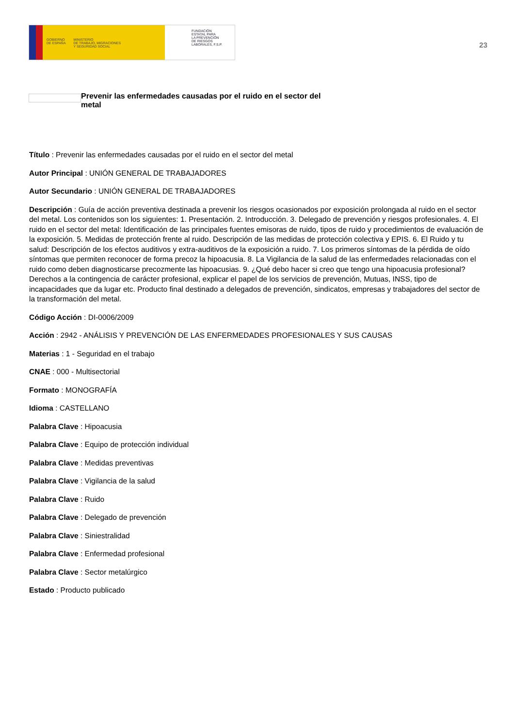GOBIERNO
DE ESPAÑA
MINISTERIO
DE TRABAJO, MIGRACIONES
Y SEGURIDAD SOCIAL
FUNDACIÓN
ESTATAL PARA
LA PREVENCIÓN
DE RIESGOS
LABORALES, F.S.P.
23
Prevenir las enfermedades causadas por el ruido en el sector del metal
Título : Prevenir las enfermedades causadas por el ruido en el sector del metal
Autor Principal : UNIÓN GENERAL DE TRABAJADORES
Autor Secundario : UNIÓN GENERAL DE TRABAJADORES
Descripción : Guía de acción preventiva destinada a prevenir los riesgos ocasionados por exposición prolongada al ruido en el sector del metal. Los contenidos son los siguientes: 1. Presentación. 2. Introducción. 3. Delegado de prevención y riesgos profesionales. 4. El ruido en el sector del metal: Identificación de las principales fuentes emisoras de ruido, tipos de ruido y procedimientos de evaluación de la exposición. 5. Medidas de protección frente al ruido. Descripción de las medidas de protección colectiva y EPIS. 6. El Ruido y tu salud: Descripción de los efectos auditivos y extra-auditivos de la exposición a ruido. 7. Los primeros síntomas de la pérdida de oído síntomas que permiten reconocer de forma precoz la hipoacusia. 8. La Vigilancia de la salud de las enfermedades relacionadas con el ruido como deben diagnosticarse precozmente las hipoacusias. 9. ¿Qué debo hacer si creo que tengo una hipoacusia profesional? Derechos a la contingencia de carácter profesional, explicar el papel de los servicios de prevención, Mutuas, INSS, tipo de incapacidades que da lugar etc. Producto final destinado a delegados de prevención, sindicatos, empresas y trabajadores del sector de la transformación del metal.
Código Acción : DI-0006/2009
Acción : 2942 - ANÁLISIS Y PREVENCIÓN DE LAS ENFERMEDADES PROFESIONALES Y SUS CAUSAS
Materias : 1 - Seguridad en el trabajo
CNAE : 000 - Multisectorial
Formato : MONOGRAFÍA
Idioma : CASTELLANO
Palabra Clave : Hipoacusia
Palabra Clave : Equipo de protección individual
Palabra Clave : Medidas preventivas
Palabra Clave : Vigilancia de la salud
Palabra Clave : Ruido
Palabra Clave : Delegado de prevención
Palabra Clave : Siniestralidad
Palabra Clave : Enfermedad profesional
Palabra Clave : Sector metalúrgico
Estado : Producto publicado